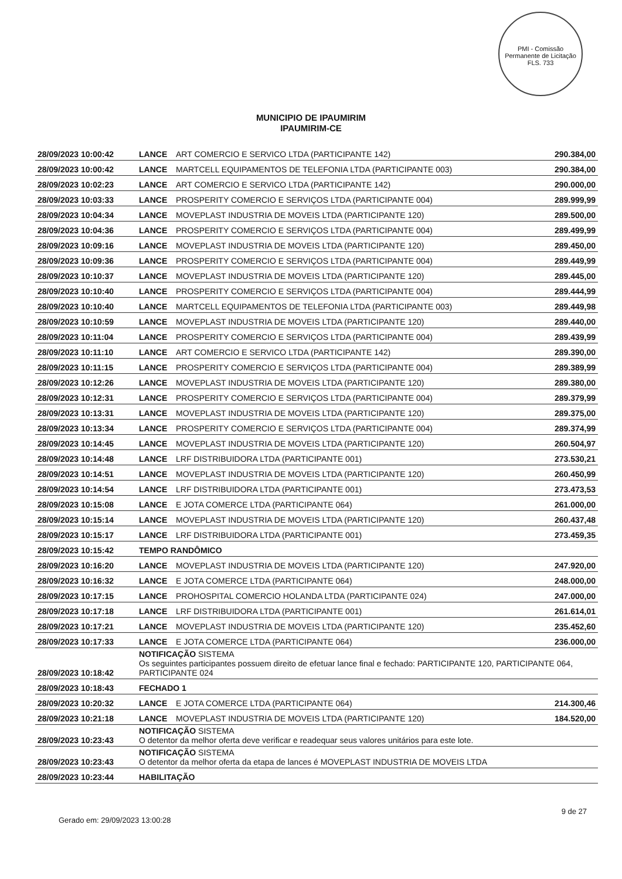PMI - Comissão Permanente de Licitação
FLS. 733
MUNICIPIO DE IPAUMIRIM
IPAUMIRIM-CE
| 28/09/2023 10:00:42 | LANCE | ART COMERCIO E SERVICO LTDA (PARTICIPANTE 142) | 290.384,00 |
| 28/09/2023 10:00:42 | LANCE | MARTCELL EQUIPAMENTOS DE TELEFONIA LTDA (PARTICIPANTE 003) | 290.384,00 |
| 28/09/2023 10:02:23 | LANCE | ART COMERCIO E SERVICO LTDA (PARTICIPANTE 142) | 290.000,00 |
| 28/09/2023 10:03:33 | LANCE | PROSPERITY COMERCIO E SERVIÇOS LTDA (PARTICIPANTE 004) | 289.999,99 |
| 28/09/2023 10:04:34 | LANCE | MOVEPLAST INDUSTRIA DE MOVEIS LTDA (PARTICIPANTE 120) | 289.500,00 |
| 28/09/2023 10:04:36 | LANCE | PROSPERITY COMERCIO E SERVIÇOS LTDA (PARTICIPANTE 004) | 289.499,99 |
| 28/09/2023 10:09:16 | LANCE | MOVEPLAST INDUSTRIA DE MOVEIS LTDA (PARTICIPANTE 120) | 289.450,00 |
| 28/09/2023 10:09:36 | LANCE | PROSPERITY COMERCIO E SERVIÇOS LTDA (PARTICIPANTE 004) | 289.449,99 |
| 28/09/2023 10:10:37 | LANCE | MOVEPLAST INDUSTRIA DE MOVEIS LTDA (PARTICIPANTE 120) | 289.445,00 |
| 28/09/2023 10:10:40 | LANCE | PROSPERITY COMERCIO E SERVIÇOS LTDA (PARTICIPANTE 004) | 289.444,99 |
| 28/09/2023 10:10:40 | LANCE | MARTCELL EQUIPAMENTOS DE TELEFONIA LTDA (PARTICIPANTE 003) | 289.449,98 |
| 28/09/2023 10:10:59 | LANCE | MOVEPLAST INDUSTRIA DE MOVEIS LTDA (PARTICIPANTE 120) | 289.440,00 |
| 28/09/2023 10:11:04 | LANCE | PROSPERITY COMERCIO E SERVIÇOS LTDA (PARTICIPANTE 004) | 289.439,99 |
| 28/09/2023 10:11:10 | LANCE | ART COMERCIO E SERVICO LTDA (PARTICIPANTE 142) | 289.390,00 |
| 28/09/2023 10:11:15 | LANCE | PROSPERITY COMERCIO E SERVIÇOS LTDA (PARTICIPANTE 004) | 289.389,99 |
| 28/09/2023 10:12:26 | LANCE | MOVEPLAST INDUSTRIA DE MOVEIS LTDA (PARTICIPANTE 120) | 289.380,00 |
| 28/09/2023 10:12:31 | LANCE | PROSPERITY COMERCIO E SERVIÇOS LTDA (PARTICIPANTE 004) | 289.379,99 |
| 28/09/2023 10:13:31 | LANCE | MOVEPLAST INDUSTRIA DE MOVEIS LTDA (PARTICIPANTE 120) | 289.375,00 |
| 28/09/2023 10:13:34 | LANCE | PROSPERITY COMERCIO E SERVIÇOS LTDA (PARTICIPANTE 004) | 289.374,99 |
| 28/09/2023 10:14:45 | LANCE | MOVEPLAST INDUSTRIA DE MOVEIS LTDA (PARTICIPANTE 120) | 260.504,97 |
| 28/09/2023 10:14:48 | LANCE | LRF DISTRIBUIDORA LTDA (PARTICIPANTE 001) | 273.530,21 |
| 28/09/2023 10:14:51 | LANCE | MOVEPLAST INDUSTRIA DE MOVEIS LTDA (PARTICIPANTE 120) | 260.450,99 |
| 28/09/2023 10:14:54 | LANCE | LRF DISTRIBUIDORA LTDA (PARTICIPANTE 001) | 273.473,53 |
| 28/09/2023 10:15:08 | LANCE | E JOTA COMERCE LTDA (PARTICIPANTE 064) | 261.000,00 |
| 28/09/2023 10:15:14 | LANCE | MOVEPLAST INDUSTRIA DE MOVEIS LTDA (PARTICIPANTE 120) | 260.437,48 |
| 28/09/2023 10:15:17 | LANCE | LRF DISTRIBUIDORA LTDA (PARTICIPANTE 001) | 273.459,35 |
| 28/09/2023 10:15:42 | TEMPO RANDÔMICO | | |
| 28/09/2023 10:16:20 | LANCE | MOVEPLAST INDUSTRIA DE MOVEIS LTDA (PARTICIPANTE 120) | 247.920,00 |
| 28/09/2023 10:16:32 | LANCE | E JOTA COMERCE LTDA (PARTICIPANTE 064) | 248.000,00 |
| 28/09/2023 10:17:15 | LANCE | PROHOSPITAL COMERCIO HOLANDA LTDA (PARTICIPANTE 024) | 247.000,00 |
| 28/09/2023 10:17:18 | LANCE | LRF DISTRIBUIDORA LTDA (PARTICIPANTE 001) | 261.614,01 |
| 28/09/2023 10:17:21 | LANCE | MOVEPLAST INDUSTRIA DE MOVEIS LTDA (PARTICIPANTE 120) | 235.452,60 |
| 28/09/2023 10:17:33 | LANCE | E JOTA COMERCE LTDA (PARTICIPANTE 064) | 236.000,00 |
| 28/09/2023 10:18:42 | NOTIFICAÇÃO SISTEMA Os seguintes participantes possuem direito de efetuar lance final e fechado: PARTICIPANTE 120, PARTICIPANTE 064, PARTICIPANTE 024 | | |
| 28/09/2023 10:18:43 | FECHADO 1 | | |
| 28/09/2023 10:20:32 | LANCE | E JOTA COMERCE LTDA (PARTICIPANTE 064) | 214.300,46 |
| 28/09/2023 10:21:18 | LANCE | MOVEPLAST INDUSTRIA DE MOVEIS LTDA (PARTICIPANTE 120) | 184.520,00 |
| 28/09/2023 10:23:43 | NOTIFICAÇÃO SISTEMA O detentor da melhor oferta deve verificar e readequar seus valores unitários para este lote. | | |
| 28/09/2023 10:23:43 | NOTIFICAÇÃO SISTEMA O detentor da melhor oferta da etapa de lances é MOVEPLAST INDUSTRIA DE MOVEIS LTDA | | |
| 28/09/2023 10:23:44 | HABILITAÇÃO | | |
9 de 27
Gerado em: 29/09/2023 13:00:28